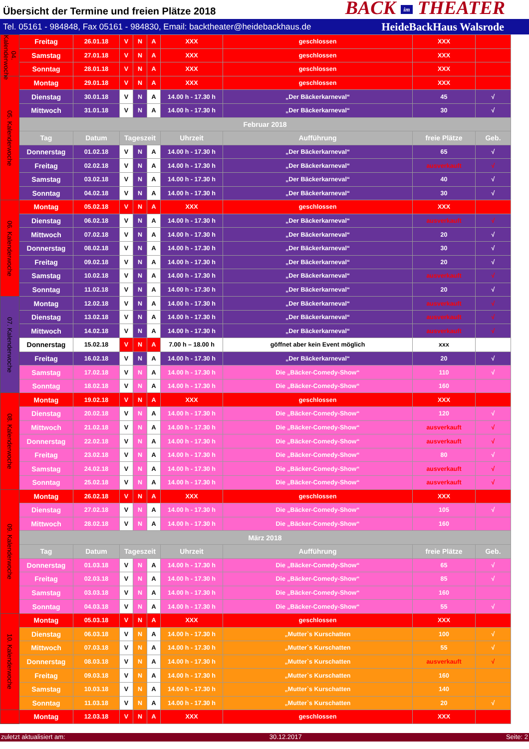Übersicht der Termine und freien Plätze 2018
BACK im THEATER
Tel. 05161 - 984848, Fax 05161 - 984830, Email: backtheater@heidebackhaus.de HeideBackHaus Walsrode
| 04. Kalenderwoche | Freitag | 26.01.18 | V | N | A | XXX | geschlossen | XXX | |
| | Samstag | 27.01.18 | V | N | A | XXX | geschlossen | XXX | |
| | Sonntag | 28.01.18 | V | N | A | XXX | geschlossen | XXX | |
| 05. Kalenderwoche | Montag | 29.01.18 | V | N | A | XXX | geschlossen | XXX | |
| | Dienstag | 30.01.18 | V | N | A | 14.00 h - 17.30 h | „Der Bäckerkarneval“ | 45 | √ |
| | Mittwoch | 31.01.18 | V | N | A | 14.00 h - 17.30 h | „Der Bäckerkarneval“ | 30 | √ |
| | Februar 2018 | | | | | | | | |
| | Tag | Datum | Tageszeit | | | Uhrzeit | Aufführung | freie Plätze | Geb. |
| | Donnerstag | 01.02.18 | V | N | A | 14.00 h - 17.30 h | „Der Bäckerkarneval“ | 65 | √ |
| | Freitag | 02.02.18 | V | N | A | 14.00 h - 17.30 h | „Der Bäckerkarneval“ | ausverkauft | √ |
| | Samstag | 03.02.18 | V | N | A | 14.00 h - 17.30 h | „Der Bäckerkarneval“ | 40 | √ |
| | Sonntag | 04.02.18 | V | N | A | 14.00 h - 17.30 h | „Der Bäckerkarneval“ | 30 | √ |
| 06. Kalenderwoche | Montag | 05.02.18 | V | N | A | XXX | geschlossen | XXX | |
| | Dienstag | 06.02.18 | V | N | A | 14.00 h - 17.30 h | „Der Bäckerkarneval“ | ausverkauft | √ |
| | Mittwoch | 07.02.18 | V | N | A | 14.00 h - 17.30 h | „Der Bäckerkarneval“ | 20 | √ |
| | Donnerstag | 08.02.18 | V | N | A | 14.00 h - 17.30 h | „Der Bäckerkarneval“ | 30 | √ |
| | Freitag | 09.02.18 | V | N | A | 14.00 h - 17.30 h | „Der Bäckerkarneval“ | 20 | √ |
| | Samstag | 10.02.18 | V | N | A | 14.00 h - 17.30 h | „Der Bäckerkarneval“ | ausverkauft | √ |
| | Sonntag | 11.02.18 | V | N | A | 14.00 h - 17.30 h | „Der Bäckerkarneval“ | 20 | √ |
| 07. Kalenderwoche | Montag | 12.02.18 | V | N | A | 14.00 h - 17.30 h | „Der Bäckerkarneval“ | ausverkauft | √ |
| | Dienstag | 13.02.18 | V | N | A | 14.00 h - 17.30 h | „Der Bäckerkarneval“ | ausverkauft | √ |
| | Mittwoch | 14.02.18 | V | N | A | 14.00 h - 17.30 h | „Der Bäckerkarneval“ | ausverkauft | √ |
| | Donnerstag | 15.02.18 | V | N | A | 7.00 h – 18.00 h | göffnet aber kein Event möglich | xxx | |
| | Freitag | 16.02.18 | V | N | A | 14.00 h - 17.30 h | „Der Bäckerkarneval“ | 20 | √ |
| | Samstag | 17.02.18 | V | N | A | 14.00 h - 17.30 h | Die „Bäcker-Comedy-Show“ | 110 | √ |
| | Sonntag | 18.02.18 | V | N | A | 14.00 h - 17.30 h | Die „Bäcker-Comedy-Show“ | 160 | |
| 08. Kalenderwoche | Montag | 19.02.18 | V | N | A | XXX | geschlossen | XXX | |
| | Dienstag | 20.02.18 | V | N | A | 14.00 h - 17.30 h | Die „Bäcker-Comedy-Show“ | 120 | √ |
| | Mittwoch | 21.02.18 | V | N | A | 14.00 h - 17.30 h | Die „Bäcker-Comedy-Show“ | ausverkauft | √ |
| | Donnerstag | 22.02.18 | V | N | A | 14.00 h - 17.30 h | Die „Bäcker-Comedy-Show“ | ausverkauft | √ |
| | Freitag | 23.02.18 | V | N | A | 14.00 h - 17.30 h | Die „Bäcker-Comedy-Show“ | 80 | √ |
| | Samstag | 24.02.18 | V | N | A | 14.00 h - 17.30 h | Die „Bäcker-Comedy-Show“ | ausverkauft | √ |
| | Sonntag | 25.02.18 | V | N | A | 14.00 h - 17.30 h | Die „Bäcker-Comedy-Show“ | ausverkauft | √ |
| 09. Kalenderwoche | Montag | 26.02.18 | V | N | A | XXX | geschlossen | XXX | |
| | Dienstag | 27.02.18 | V | N | A | 14.00 h - 17.30 h | Die „Bäcker-Comedy-Show“ | 105 | √ |
| | Mittwoch | 28.02.18 | V | N | A | 14.00 h - 17.30 h | Die „Bäcker-Comedy-Show“ | 160 | |
| | März 2018 | | | | | | | | |
| | Tag | Datum | Tageszeit | | | Uhrzeit | Aufführung | freie Plätze | Geb. |
| | Donnerstag | 01.03.18 | V | N | A | 14.00 h - 17.30 h | Die „Bäcker-Comedy-Show“ | 65 | √ |
| | Freitag | 02.03.18 | V | N | A | 14.00 h - 17.30 h | Die „Bäcker-Comedy-Show“ | 85 | √ |
| | Samstag | 03.03.18 | V | N | A | 14.00 h - 17.30 h | Die „Bäcker-Comedy-Show“ | 160 | |
| | Sonntag | 04.03.18 | V | N | A | 14.00 h - 17.30 h | Die „Bäcker-Comedy-Show“ | 55 | √ |
| 10. Kalenderwoche | Montag | 05.03.18 | V | N | A | XXX | geschlossen | XXX | |
| | Dienstag | 06.03.18 | V | N | A | 14.00 h - 17.30 h | „Mutter`s Kurschatten | 100 | √ |
| | Mittwoch | 07.03.18 | V | N | A | 14.00 h - 17.30 h | „Mutter`s Kurschatten | 55 | √ |
| | Donnerstag | 08.03.18 | V | N | A | 14.00 h - 17.30 h | „Mutter`s Kurschatten | ausverkauft | √ |
| | Freitag | 09.03.18 | V | N | A | 14.00 h - 17.30 h | „Mutter`s Kurschatten | 160 | |
| | Samstag | 10.03.18 | V | N | A | 14.00 h - 17.30 h | „Mutter`s Kurschatten | 140 | |
| | Sonntag | 11.03.18 | V | N | A | 14.00 h - 17.30 h | „Mutter`s Kurschatten | 20 | √ |
| | Montag | 12.03.18 | V | N | A | XXX | geschlossen | XXX | |
zuletzt aktualisiert am: 30.12.2017 Seite: 2